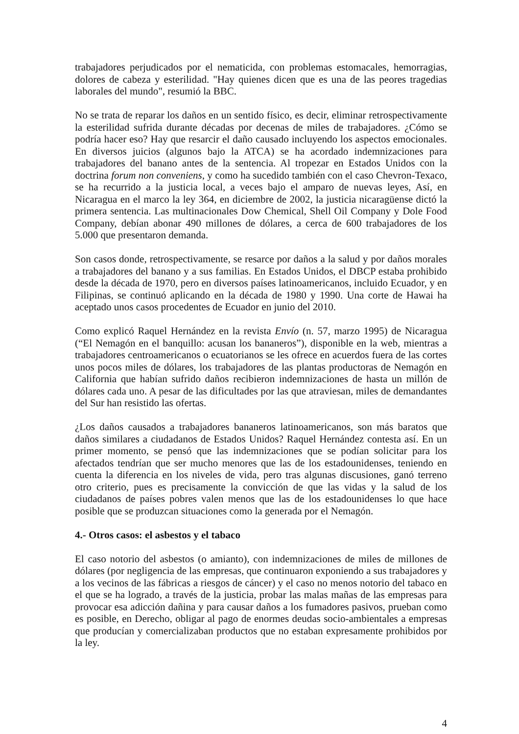trabajadores perjudicados por el nematicida, con problemas estomacales, hemorragias, dolores de cabeza y esterilidad. "Hay quienes dicen que es una de las peores tragedias laborales del mundo", resumió la BBC.
No se trata de reparar los daños en un sentido físico, es decir, eliminar retrospectivamente la esterilidad sufrida durante décadas por decenas de miles de trabajadores. ¿Cómo se podría hacer eso? Hay que resarcir el daño causado incluyendo los aspectos emocionales. En diversos juicios (algunos bajo la ATCA) se ha acordado indemnizaciones para trabajadores del banano antes de la sentencia. Al tropezar en Estados Unidos con la doctrina forum non conveniens, y como ha sucedido también con el caso Chevron-Texaco, se ha recurrido a la justicia local, a veces bajo el amparo de nuevas leyes, Así, en Nicaragua en el marco la ley 364, en diciembre de 2002, la justicia nicaragüense dictó la primera sentencia. Las multinacionales Dow Chemical, Shell Oil Company y Dole Food Company, debían abonar 490 millones de dólares, a cerca de 600 trabajadores de los 5.000 que presentaron demanda.
Son casos donde, retrospectivamente, se resarce por daños a la salud y por daños morales a trabajadores del banano y a sus familias. En Estados Unidos, el DBCP estaba prohibido desde la década de 1970, pero en diversos países latinoamericanos, incluido Ecuador, y en Filipinas, se continuó aplicando en la década de 1980 y 1990. Una corte de Hawai ha aceptado unos casos procedentes de Ecuador en junio del 2010.
Como explicó Raquel Hernández en la revista Envío (n. 57, marzo 1995) de Nicaragua (“El Nemagón en el banquillo: acusan los bananeros”), disponible en la web, mientras a trabajadores centroamericanos o ecuatorianos se les ofrece en acuerdos fuera de las cortes unos pocos miles de dólares, los trabajadores de las plantas productoras de Nemagón en California que habían sufrido daños recibieron indemnizaciones de hasta un millón de dólares cada uno. A pesar de las dificultades por las que atraviesan, miles de demandantes del Sur han resistido las ofertas.
¿Los daños causados a trabajadores bananeros latinoamericanos, son más baratos que daños similares a ciudadanos de Estados Unidos? Raquel Hernández contesta así. En un primer momento, se pensó que las indemnizaciones que se podían solicitar para los afectados tendrían que ser mucho menores que las de los estadounidenses, teniendo en cuenta la diferencia en los niveles de vida, pero tras algunas discusiones, ganó terreno otro criterio, pues es precisamente la convicción de que las vidas y la salud de los ciudadanos de países pobres valen menos que las de los estadounidenses lo que hace posible que se produzcan situaciones como la generada por el Nemagón.
4.- Otros casos: el asbestos y el tabaco
El caso notorio del asbestos (o amianto), con indemnizaciones de miles de millones de dólares (por negligencia de las empresas, que continuaron exponiendo a sus trabajadores y a los vecinos de las fábricas a riesgos de cáncer) y el caso no menos notorio del tabaco en el que se ha logrado, a través de la justicia, probar las malas mañas de las empresas para provocar esa adicción dañina y para causar daños a los fumadores pasivos, prueban como es posible, en Derecho, obligar al pago de enormes deudas socio-ambientales a empresas que producían y comercializaban productos que no estaban expresamente prohibidos por la ley.
4